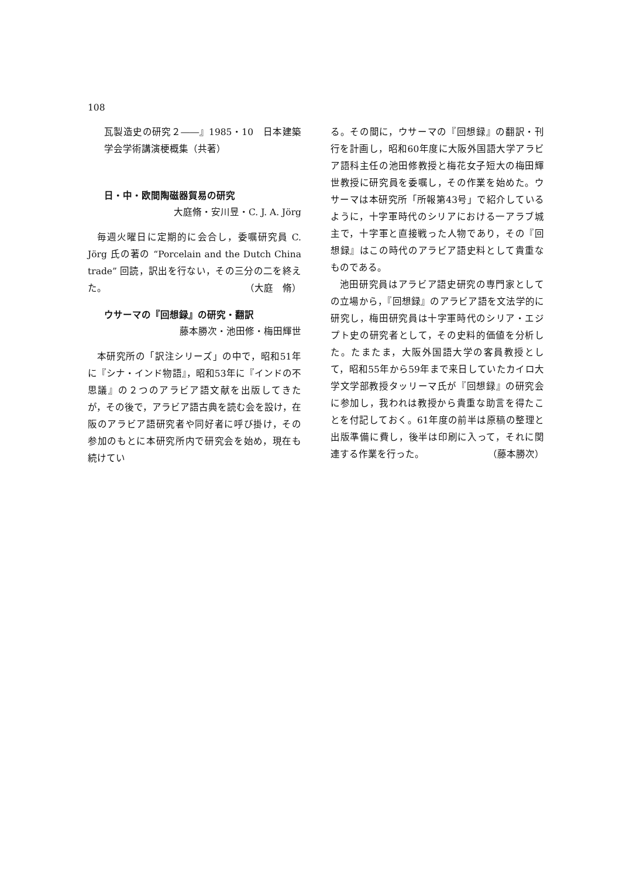108
瓦製造史の研究２――』1985・10　日本建築学会学術講演梗概集（共著）
日・中・欧間陶磁器貿易の研究
大庭脩・安川昱・C. J. A. Jörg
毎週火曜日に定期的に会合し，委嘱研究員 C. Jörg 氏の著の “Porcelain and the Dutch China trade” 回読，訳出を行ない，その三分の二を終えた。 （大庭　脩）
ウサーマの『回想録』の研究・翻訳
藤本勝次・池田修・梅田輝世
本研究所の「訳注シリーズ」の中で，昭和51年に『シナ・インド物語』，昭和53年に『インドの不思議』の２つのアラビア語文献を出版してきたが，その後で，アラビア語古典を読む会を設け，在阪のアラビア語研究者や同好者に呼び掛け，その参加のもとに本研究所内で研究会を始め，現在も続けてい
る。その間に，ウサーマの『回想録』の翻訳・刊行を計画し，昭和60年度に大阪外国語大学アラビア語科主任の池田修教授と梅花女子短大の梅田輝世教授に研究員を委嘱し，その作業を始めた。ウサーマは本研究所「所報第43号」で紹介しているように，十字軍時代のシリアにおける一アラブ城主で，十字軍と直接戦った人物であり，その『回想録』はこの時代のアラビア語史料として貴重なものである。
池田研究員はアラビア語史研究の専門家としての立場から，『回想録』のアラビア語を文法学的に研究し，梅田研究員は十字軍時代のシリア・エジプト史の研究者として，その史料的価値を分析した。たまたま，大阪外国語大学の客員教授として，昭和55年から59年まで来日していたカイロ大学文学部教授タッリーマ氏が『回想録』の研究会に参加し，我われは教授から貴重な助言を得たことを付記しておく。61年度の前半は原稿の整理と出版準備に費し，後半は印刷に入って，それに関連する作業を行った。 （藤本勝次）